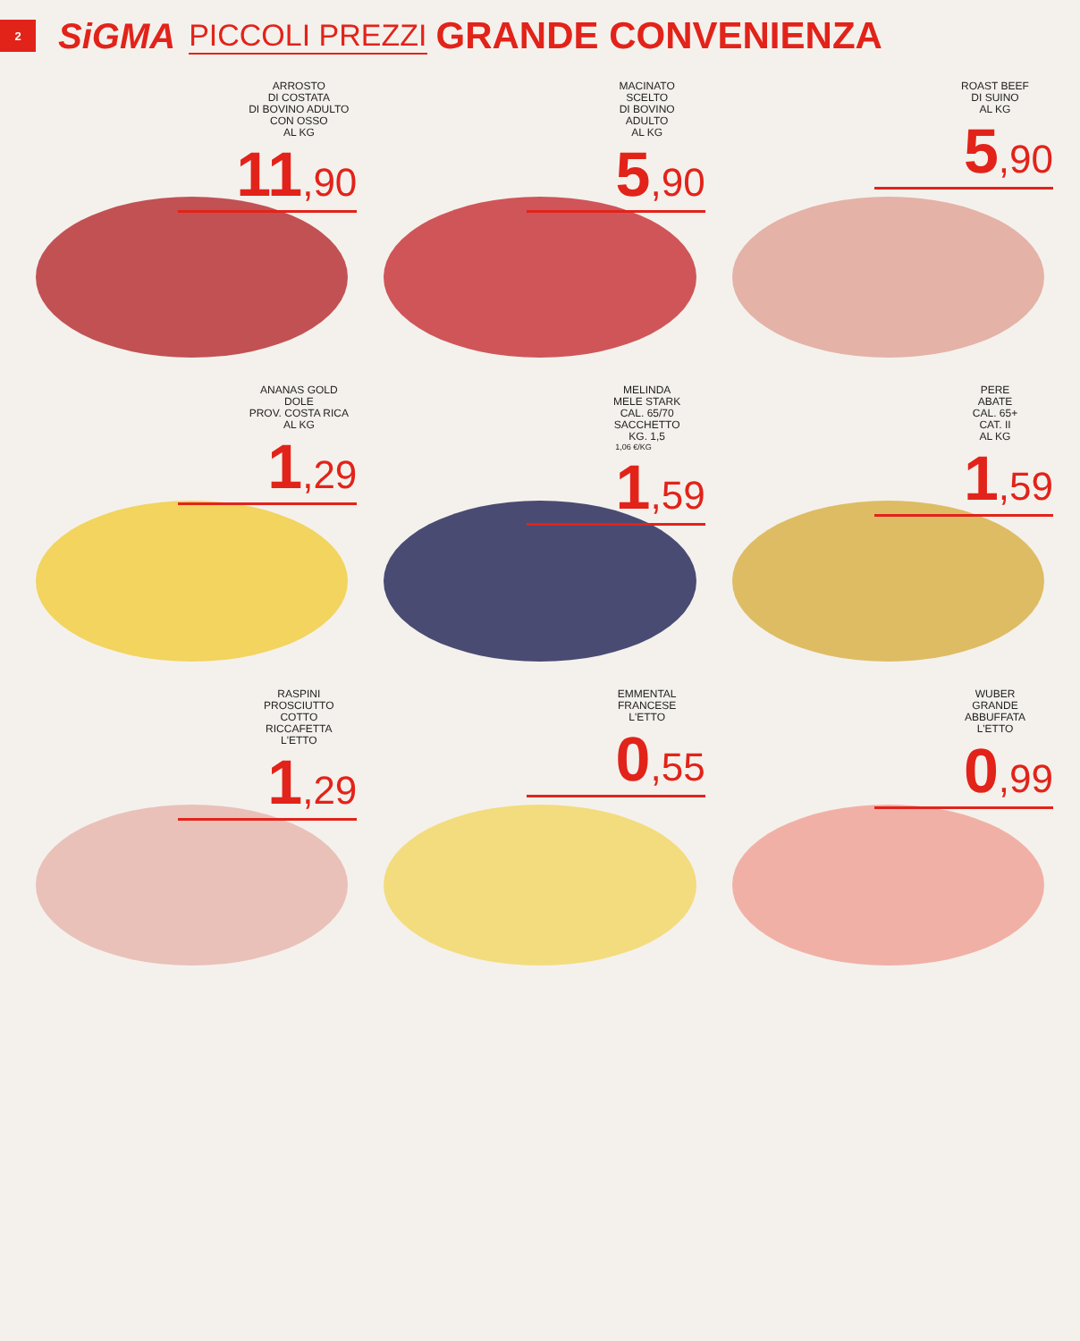2
SiGMA
PICCOLI PREZZI
GRANDE CONVENIENZA
ARROSTO
DI COSTATA
DI BOVINO ADULTO
CON OSSO
AL KG
11,90
MACINATO
SCELTO
DI BOVINO
ADULTO
AL KG
5,90
ROAST BEEF
DI SUINO
AL KG
5,90
ANANAS GOLD
DOLE
PROV. COSTA RICA
AL KG
1,29
MELINDA
MELE STARK
CAL. 65/70
SACCHETTO
KG. 1,5
1,06 €/KG
1,59
PERE
ABATE
CAL. 65+
CAT. II
AL KG
1,59
RASPINI
PROSCIUTTO
COTTO
RICCAFETTA
L'ETTO
1,29
EMMENTAL
FRANCESE
L'ETTO
0,55
WUBER
GRANDE
ABBUFFATA
L'ETTO
0,99